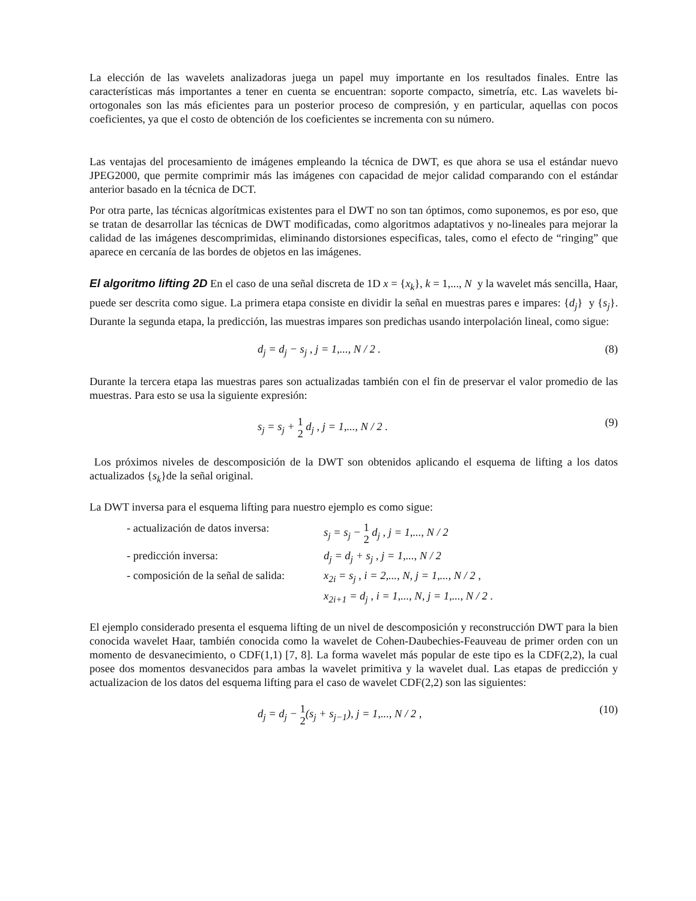La elección de las wavelets analizadoras juega un papel muy importante en los resultados finales. Entre las características más importantes a tener en cuenta se encuentran: soporte compacto, simetría, etc. Las wavelets bi-ortogonales son las más eficientes para un posterior proceso de compresión, y en particular, aquellas con pocos coeficientes, ya que el costo de obtención de los coeficientes se incrementa con su número.
Las ventajas del procesamiento de imágenes empleando la técnica de DWT, es que ahora se usa el estándar nuevo JPEG2000, que permite comprimir más las imágenes con capacidad de mejor calidad comparando con el estándar anterior basado en la técnica de DCT.
Por otra parte, las técnicas algorítmicas existentes para el DWT no son tan óptimos, como suponemos, es por eso, que se tratan de desarrollar las técnicas de DWT modificadas, como algoritmos adaptativos y no-lineales para mejorar la calidad de las imágenes descomprimidas, eliminando distorsiones especificas, tales, como el efecto de “ringing” que aparece en cercanía de las bordes de objetos en las imágenes.
El algoritmo lifting 2D En el caso de una señal discreta de 1D x = {x<sub>k</sub>}, k = 1,..., N y la wavelet más sencilla, Haar, puede ser descrita como sigue. La primera etapa consiste en dividir la señal en muestras pares e impares: {d<sub>j</sub>} y {s<sub>j</sub>}. Durante la segunda etapa, la predicción, las muestras impares son predichas usando interpolación lineal, como sigue:
d<sub>j</sub> = d<sub>j</sub> − s<sub>j</sub> , j = 1,..., N / 2 . (8)
Durante la tercera etapa las muestras pares son actualizadas también con el fin de preservar el valor promedio de las muestras. Para esto se usa la siguiente expresión:
s<sub>j</sub> = s<sub>j</sub> + 1 2 d<sub>j</sub> , j = 1,..., N / 2 . (9)
Los próximos niveles de descomposición de la DWT son obtenidos aplicando el esquema de lifting a los datos actualizados {s<sub>k</sub>}de la señal original.
La DWT inversa para el esquema lifting para nuestro ejemplo es como sigue:
- actualización de datos inversa: s<sub>j</sub> = s<sub>j</sub> − 1 2 d<sub>j</sub> , j = 1,..., N / 2
- predicción inversa: d<sub>j</sub> = d<sub>j</sub> + s<sub>j</sub> , j = 1,..., N / 2
- composición de la señal de salida: x<sub>2i</sub> = s<sub>j</sub> , i = 2,..., N, j = 1,..., N / 2 ,
x<sub>2i+1</sub> = d<sub>j</sub> , i = 1,..., N, j = 1,..., N / 2 .
El ejemplo considerado presenta el esquema lifting de un nivel de descomposición y reconstrucción DWT para la bien conocida wavelet Haar, también conocida como la wavelet de Cohen-Daubechies-Feauveau de primer orden con un momento de desvanecimiento, o CDF(1,1) [7, 8]. La forma wavelet más popular de este tipo es la CDF(2,2), la cual posee dos momentos desvanecidos para ambas la wavelet primitiva y la wavelet dual. Las etapas de predicción y actualizacion de los datos del esquema lifting para el caso de wavelet CDF(2,2) son las siguientes:
d<sub>j</sub> = d<sub>j</sub> − 1 2(s<sub>j</sub> + s<sub>j−1</sub>), j = 1,..., N / 2 , (10)